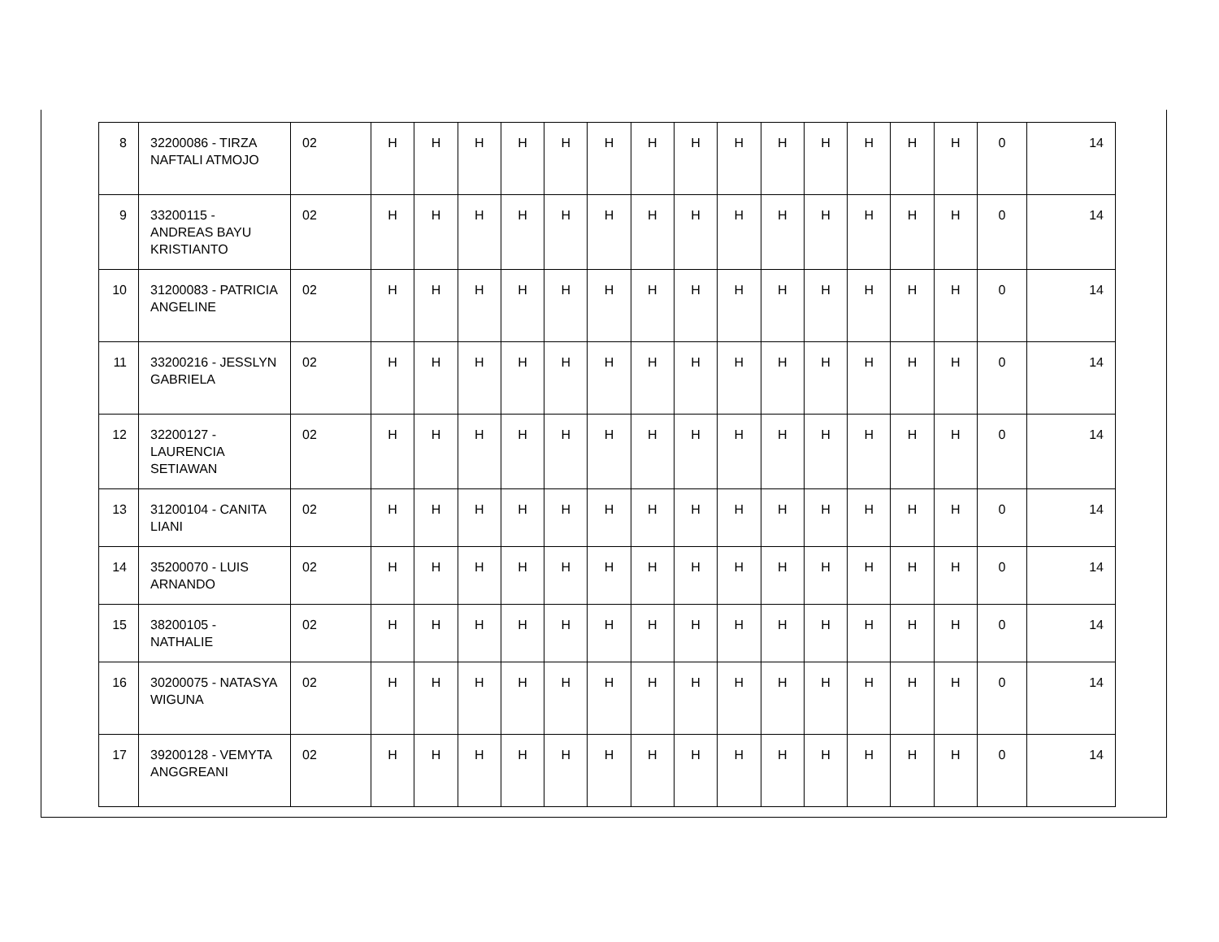| 8 | 32200086 - TIRZA NAFTALI ATMOJO | 02 | H | H | H | H | H | H | H | H | H | H | H | H | H | H | 0 | 14 |
| 9 | 33200115 - ANDREAS BAYU KRISTIANTO | 02 | H | H | H | H | H | H | H | H | H | H | H | H | H | H | 0 | 14 |
| 10 | 31200083 - PATRICIA ANGELINE | 02 | H | H | H | H | H | H | H | H | H | H | H | H | H | H | 0 | 14 |
| 11 | 33200216 - JESSLYN GABRIELA | 02 | H | H | H | H | H | H | H | H | H | H | H | H | H | H | 0 | 14 |
| 12 | 32200127 - LAURENCIA SETIAWAN | 02 | H | H | H | H | H | H | H | H | H | H | H | H | H | H | 0 | 14 |
| 13 | 31200104 - CANITA LIANI | 02 | H | H | H | H | H | H | H | H | H | H | H | H | H | H | 0 | 14 |
| 14 | 35200070 - LUIS ARNANDO | 02 | H | H | H | H | H | H | H | H | H | H | H | H | H | H | 0 | 14 |
| 15 | 38200105 - NATHALIE | 02 | H | H | H | H | H | H | H | H | H | H | H | H | H | H | 0 | 14 |
| 16 | 30200075 - NATASYA WIGUNA | 02 | H | H | H | H | H | H | H | H | H | H | H | H | H | H | 0 | 14 |
| 17 | 39200128 - VEMYTA ANGGREANI | 02 | H | H | H | H | H | H | H | H | H | H | H | H | H | H | 0 | 14 |